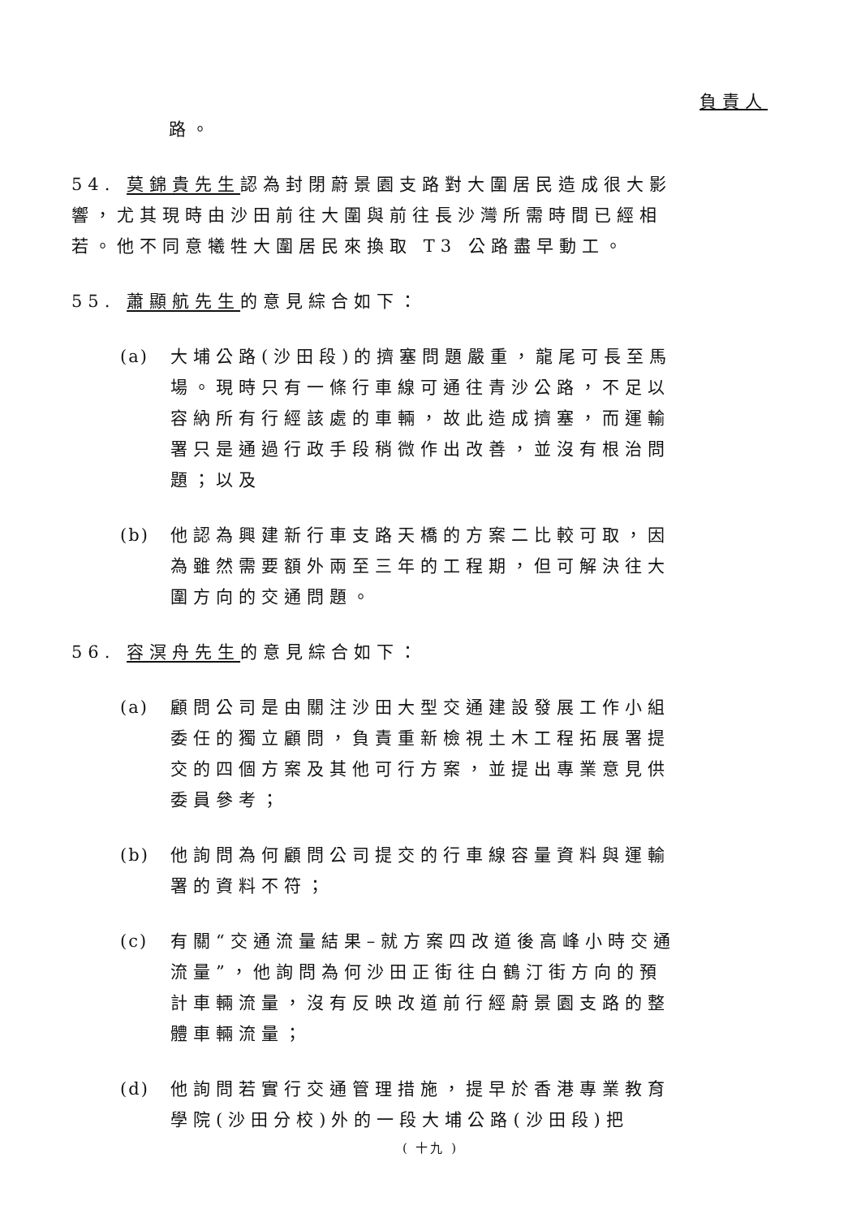負責人
路。
54. 莫錦貴先生認為封閉蔚景園支路對大圍居民造成很大影響，尤其現時由沙田前往大圍與前往長沙灣所需時間已經相若。他不同意犧牲大圍居民來換取 T3 公路盡早動工。
55. 蕭顯航先生的意見綜合如下：
(a) 大埔公路(沙田段)的擠塞問題嚴重，龍尾可長至馬場。現時只有一條行車線可通往青沙公路，不足以容納所有行經該處的車輛，故此造成擠塞，而運輸署只是通過行政手段稍微作出改善，並沒有根治問題；以及
(b) 他認為興建新行車支路天橋的方案二比較可取，因為雖然需要額外兩至三年的工程期，但可解決往大圍方向的交通問題。
56. 容溟舟先生的意見綜合如下：
(a) 顧問公司是由關注沙田大型交通建設發展工作小組委任的獨立顧問，負責重新檢視土木工程拓展署提交的四個方案及其他可行方案，並提出專業意見供委員參考；
(b) 他詢問為何顧問公司提交的行車線容量資料與運輸署的資料不符；
(c) 有關“交通流量結果–就方案四改道後高峰小時交通流量”，他詢問為何沙田正街往白鶴汀街方向的預計車輛流量，沒有反映改道前行經蔚景園支路的整體車輛流量；
(d) 他詢問若實行交通管理措施，提早於香港專業教育學院(沙田分校)外的一段大埔公路(沙田段)把
( 十九 )